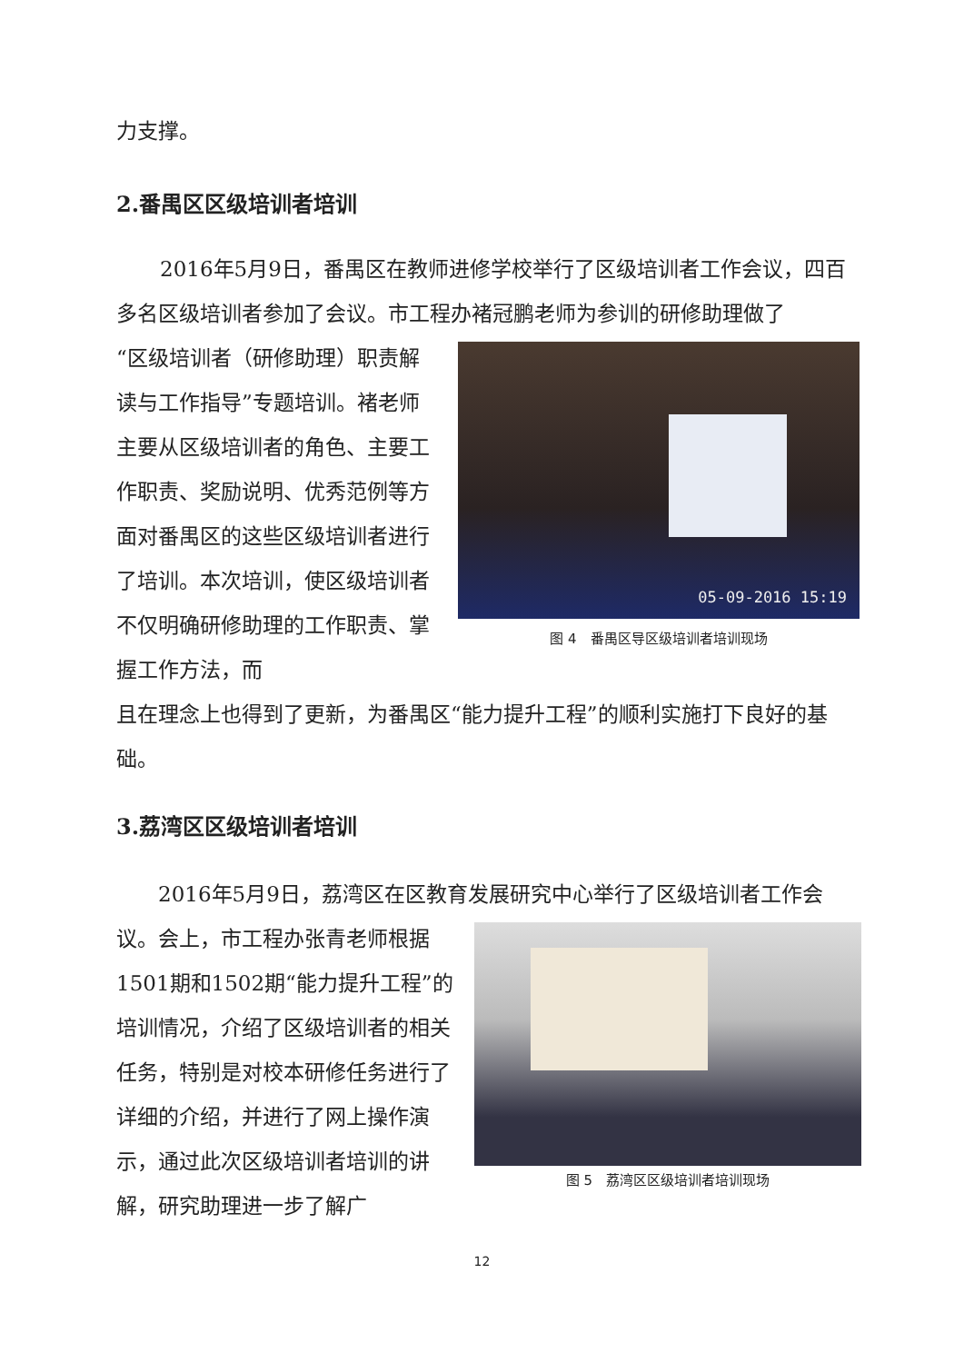力支撑。
2.番禺区区级培训者培训
2016年5月9日，番禺区在教师进修学校举行了区级培训者工作会议，四百多名区级培训者参加了会议。市工程办褚冠鹏老师为参训的研修助理做了
“区级培训者（研修助理）职责解读与工作指导”专题培训。褚老师主要从区级培训者的角色、主要工作职责、奖励说明、优秀范例等方面对番禺区的这些区级培训者进行了培训。本次培训，使区级培训者不仅明确研修助理的工作职责、掌握工作方法，而
05-09-2016 15:19
图 4　番禺区导区级培训者培训现场
且在理念上也得到了更新，为番禺区“能力提升工程”的顺利实施打下良好的基础。
3.荔湾区区级培训者培训
2016年5月9日，荔湾区在区教育发展研究中心举行了区级培训者工作会
议。会上，市工程办张青老师根据1501期和1502期“能力提升工程”的培训情况，介绍了区级培训者的相关任务，特别是对校本研修任务进行了详细的介绍，并进行了网上操作演示，通过此次区级培训者培训的讲解，研究助理进一步了解广
图 5　荔湾区区级培训者培训现场
12